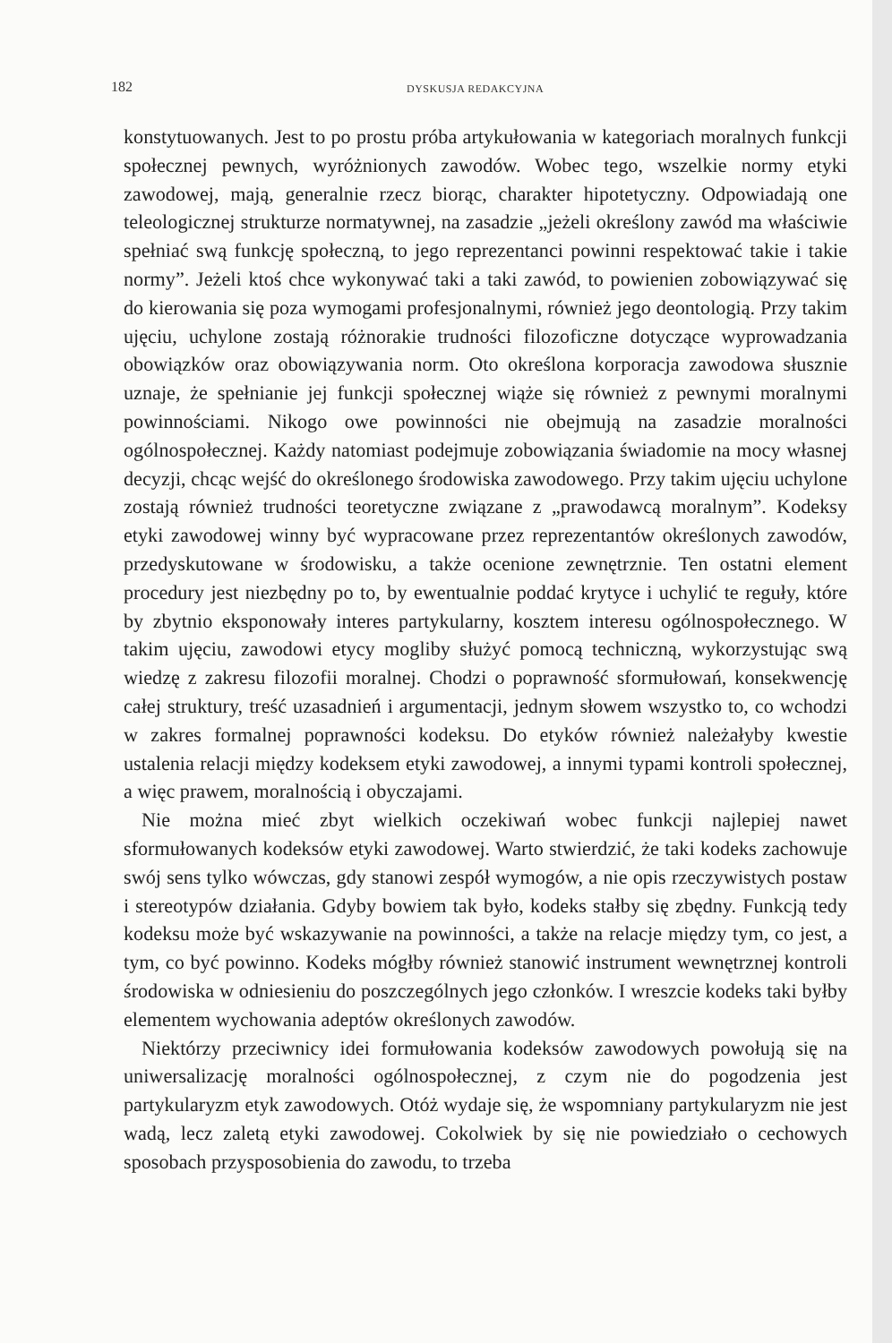182 DYSKUSJA REDAKCYJNA
konstytuowanych. Jest to po prostu próba artykułowania w kategoriach moralnych funkcji społecznej pewnych, wyróżnionych zawodów. Wobec tego, wszelkie normy etyki zawodowej, mają, generalnie rzecz biorąc, charakter hipotetyczny. Odpowiadają one teleologicznej strukturze normatywnej, na zasadzie „jeżeli określony zawód ma właściwie spełniać swą funkcję społeczną, to jego reprezentanci powinni respektować takie i takie normy”. Jeżeli ktoś chce wykonywać taki a taki zawód, to powienien zobowiązywać się do kierowania się poza wymogami profesjonalnymi, również jego deontologią. Przy takim ujęciu, uchylone zostają różnorakie trudności filozoficzne dotyczące wyprowadzania obowiązków oraz obowiązywania norm. Oto określona korporacja zawodowa słusznie uznaje, że spełnianie jej funkcji społecznej wiąże się również z pewnymi moralnymi powinnościami. Nikogo owe powinności nie obejmują na zasadzie moralności ogólnospołecznej. Każdy natomiast podejmuje zobowiązania świadomie na mocy własnej decyzji, chcąc wejść do określonego środowiska zawodowego. Przy takim ujęciu uchylone zostają również trudności teoretyczne związane z „prawodawcą moralnym”. Kodeksy etyki zawodowej winny być wypracowane przez reprezentantów określonych zawodów, przedyskutowane w środowisku, a także ocenione zewnętrznie. Ten ostatni element procedury jest niezbędny po to, by ewentualnie poddać krytyce i uchylić te reguły, które by zbytnio eksponowały interes partykularny, kosztem interesu ogólnospołecznego. W takim ujęciu, zawodowi etycy mogliby służyć pomocą techniczną, wykorzystując swą wiedzę z zakresu filozofii moralnej. Chodzi o poprawność sformułowań, konsekwencję całej struktury, treść uzasadnień i argumentacji, jednym słowem wszystko to, co wchodzi w zakres formalnej poprawności kodeksu. Do etyków również należałyby kwestie ustalenia relacji między kodeksem etyki zawodowej, a innymi typami kontroli społecznej, a więc prawem, moralnością i obyczajami.
Nie można mieć zbyt wielkich oczekiwań wobec funkcji najlepiej nawet sformułowanych kodeksów etyki zawodowej. Warto stwierdzić, że taki kodeks zachowuje swój sens tylko wówczas, gdy stanowi zespół wymogów, a nie opis rzeczywistych postaw i stereotypów działania. Gdyby bowiem tak było, kodeks stałby się zbędny. Funkcją tedy kodeksu może być wskazywanie na powinności, a także na relacje między tym, co jest, a tym, co być powinno. Kodeks mógłby również stanowić instrument wewnętrznej kontroli środowiska w odniesieniu do poszczególnych jego członków. I wreszcie kodeks taki byłby elementem wychowania adeptów określonych zawodów.
Niektórzy przeciwnicy idei formułowania kodeksów zawodowych powołują się na uniwersalizację moralności ogólnospołecznej, z czym nie do pogodzenia jest partykularyzm etyk zawodowych. Otóż wydaje się, że wspomniany partykularyzm nie jest wadą, lecz zaletą etyki zawodowej. Cokolwiek by się nie powiedziało o cechowych sposobach przysposobienia do zawodu, to trzeba